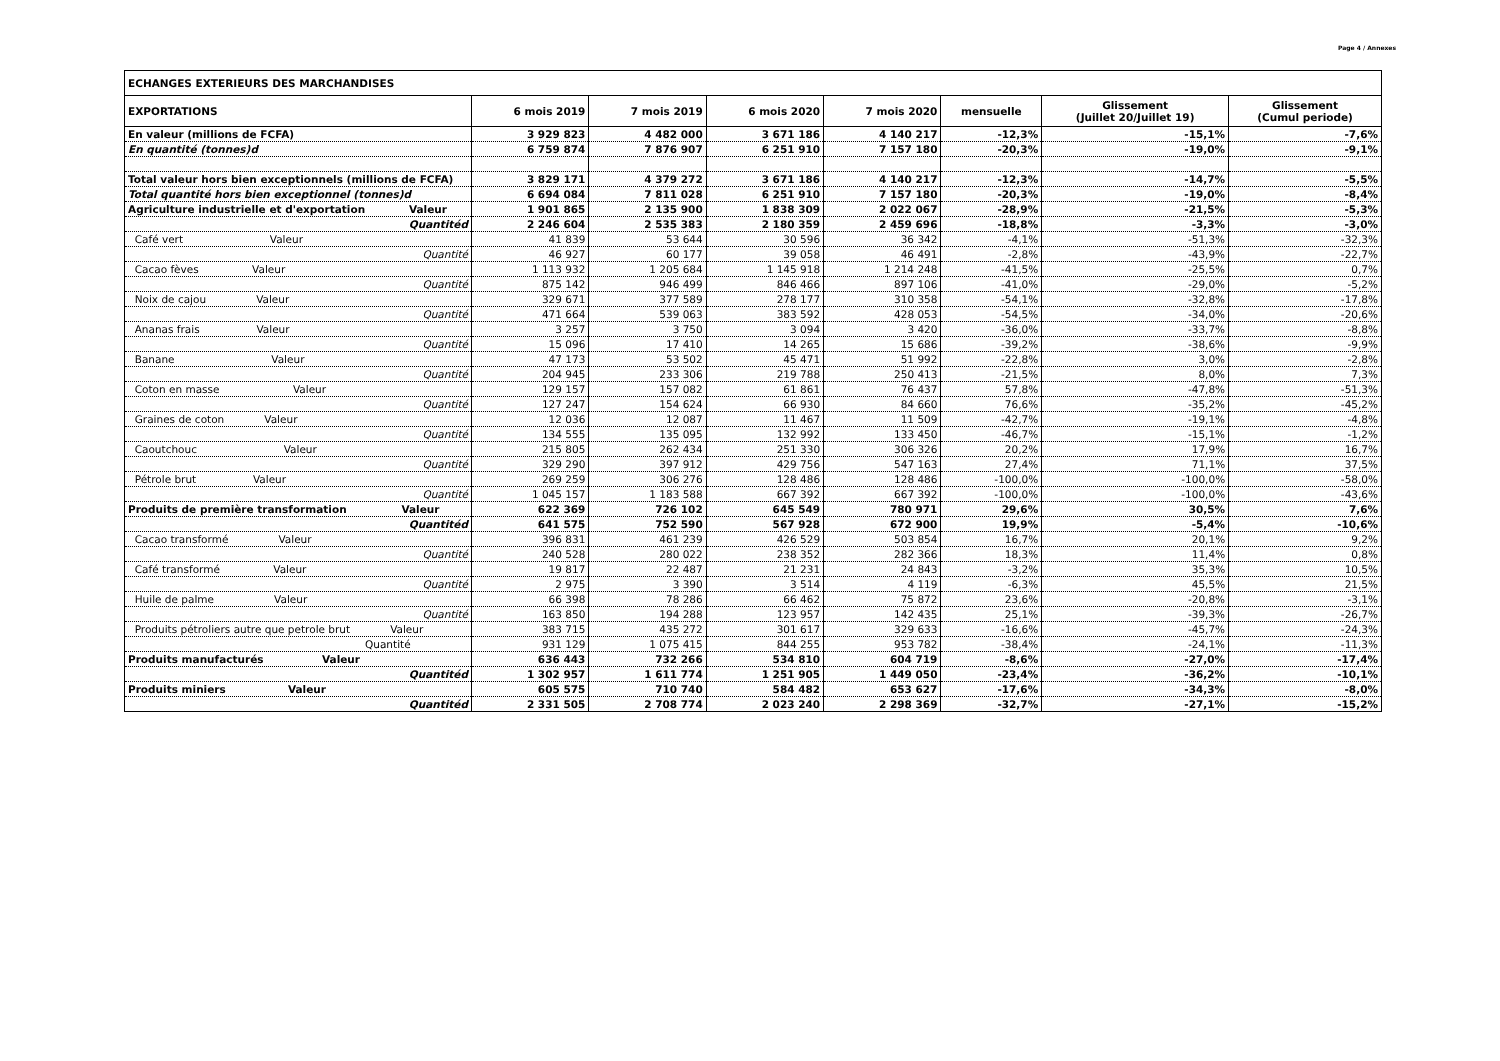Page 4 / Annexes
| ECHANGES EXTERIEURS DES MARCHANDISES | | | | | | | |
| --- | --- | --- | --- | --- | --- | --- | --- |
| EXPORTATIONS | 6 mois 2019 | 7 mois 2019 | 6 mois 2020 | 7 mois 2020 | mensuelle | Glissement (Juillet 20/Juillet 19) | Glissement (Cumul periode) |
| En valeur (millions de FCFA) | 3 929 823 | 4 482 000 | 3 671 186 | 4 140 217 | -12,3% | -15,1% | -7,6% |
| En quantité (tonnes)d | 6 759 874 | 7 876 907 | 6 251 910 | 7 157 180 | -20,3% | -19,0% | -9,1% |
| Total valeur hors bien exceptionnels (millions de FCFA) | 3 829 171 | 4 379 272 | 3 671 186 | 4 140 217 | -12,3% | -14,7% | -5,5% |
| Total quantité hors bien exceptionnel (tonnes)d | 6 694 084 | 7 811 028 | 6 251 910 | 7 157 180 | -20,3% | -19,0% | -8,4% |
| Agriculture industrielle et d'exportation Valeur | 1 901 865 | 2 135 900 | 1 838 309 | 2 022 067 | -28,9% | -21,5% | -5,3% |
| Quantitéd | 2 246 604 | 2 535 383 | 2 180 359 | 2 459 696 | -18,8% | -3,3% | -3,0% |
| Café vert Valeur | 41 839 | 53 644 | 30 596 | 36 342 | -4,1% | -51,3% | -32,3% |
| Quantité | 46 927 | 60 177 | 39 058 | 46 491 | -2,8% | -43,9% | -22,7% |
| Cacao fèves Valeur | 1 113 932 | 1 205 684 | 1 145 918 | 1 214 248 | -41,5% | -25,5% | 0,7% |
| Quantité | 875 142 | 946 499 | 846 466 | 897 106 | -41,0% | -29,0% | -5,2% |
| Noix de cajou Valeur | 329 671 | 377 589 | 278 177 | 310 358 | -54,1% | -32,8% | -17,8% |
| Quantité | 471 664 | 539 063 | 383 592 | 428 053 | -54,5% | -34,0% | -20,6% |
| Ananas frais Valeur | 3 257 | 3 750 | 3 094 | 3 420 | -36,0% | -33,7% | -8,8% |
| Quantité | 15 096 | 17 410 | 14 265 | 15 686 | -39,2% | -38,6% | -9,9% |
| Banane Valeur | 47 173 | 53 502 | 45 471 | 51 992 | -22,8% | 3,0% | -2,8% |
| Quantité | 204 945 | 233 306 | 219 788 | 250 413 | -21,5% | 8,0% | 7,3% |
| Coton en masse Valeur | 129 157 | 157 082 | 61 861 | 76 437 | 57,8% | -47,8% | -51,3% |
| Quantité | 127 247 | 154 624 | 66 930 | 84 660 | 76,6% | -35,2% | -45,2% |
| Graines de coton Valeur | 12 036 | 12 087 | 11 467 | 11 509 | -42,7% | -19,1% | -4,8% |
| Quantité | 134 555 | 135 095 | 132 992 | 133 450 | -46,7% | -15,1% | -1,2% |
| Caoutchouc Valeur | 215 805 | 262 434 | 251 330 | 306 326 | 20,2% | 17,9% | 16,7% |
| Quantité | 329 290 | 397 912 | 429 756 | 547 163 | 27,4% | 71,1% | 37,5% |
| Pétrole brut Valeur | 269 259 | 306 276 | 128 486 | 128 486 | -100,0% | -100,0% | -58,0% |
| Quantité | 1 045 157 | 1 183 588 | 667 392 | 667 392 | -100,0% | -100,0% | -43,6% |
| Produits de première transformation Valeur | 622 369 | 726 102 | 645 549 | 780 971 | 29,6% | 30,5% | 7,6% |
| Quantitéd | 641 575 | 752 590 | 567 928 | 672 900 | 19,9% | -5,4% | -10,6% |
| Cacao transformé Valeur | 396 831 | 461 239 | 426 529 | 503 854 | 16,7% | 20,1% | 9,2% |
| Quantité | 240 528 | 280 022 | 238 352 | 282 366 | 18,3% | 11,4% | 0,8% |
| Café transformé Valeur | 19 817 | 22 487 | 21 231 | 24 843 | -3,2% | 35,3% | 10,5% |
| Quantité | 2 975 | 3 390 | 3 514 | 4 119 | -6,3% | 45,5% | 21,5% |
| Huile de palme Valeur | 66 398 | 78 286 | 66 462 | 75 872 | 23,6% | -20,8% | -3,1% |
| Quantité | 163 850 | 194 288 | 123 957 | 142 435 | 25,1% | -39,3% | -26,7% |
| Produits pétroliers autre que petrole brut Valeur | 383 715 | 435 272 | 301 617 | 329 633 | -16,6% | -45,7% | -24,3% |
| Quantité | 931 129 | 1 075 415 | 844 255 | 953 782 | -38,4% | -24,1% | -11,3% |
| Produits manufacturés Valeur | 636 443 | 732 266 | 534 810 | 604 719 | -8,6% | -27,0% | -17,4% |
| Quantitéd | 1 302 957 | 1 611 774 | 1 251 905 | 1 449 050 | -23,4% | -36,2% | -10,1% |
| Produits miniers Valeur | 605 575 | 710 740 | 584 482 | 653 627 | -17,6% | -34,3% | -8,0% |
| Quantitéd | 2 331 505 | 2 708 774 | 2 023 240 | 2 298 369 | -32,7% | -27,1% | -15,2% |